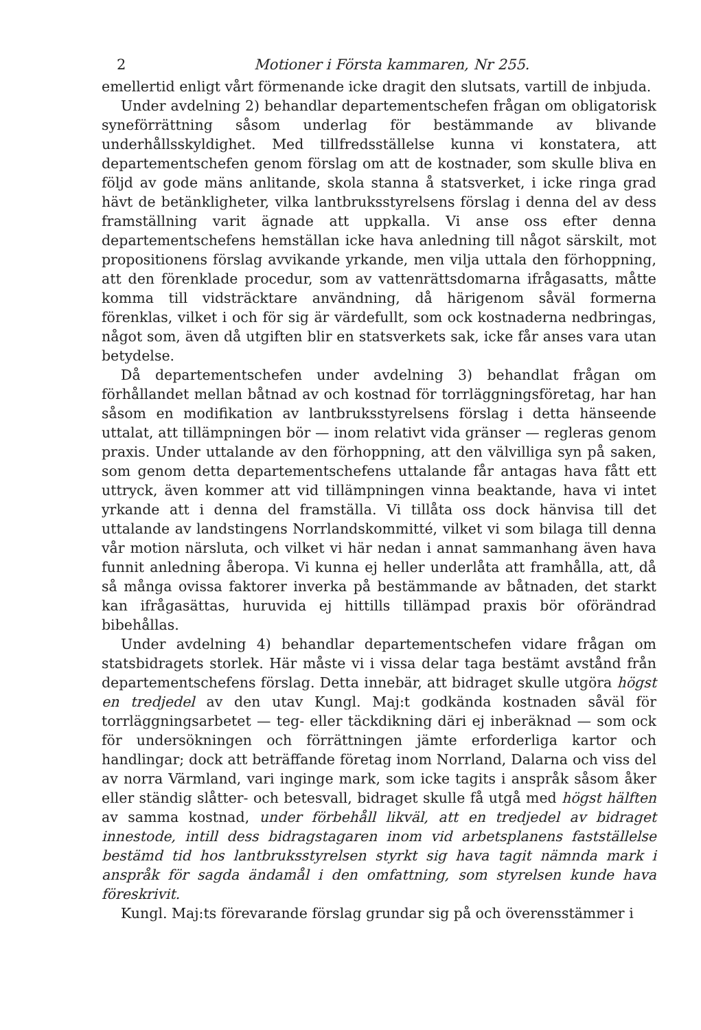2 Motioner i Första kammaren, Nr 255.
emellertid enligt vårt förmenande icke dragit den slutsats, vartill de inbjuda.
Under avdelning 2) behandlar departementschefen frågan om obligatorisk syneförrättning såsom underlag för bestämmande av blivande underhållsskyldighet. Med tillfredsställelse kunna vi konstatera, att departementschefen genom förslag om att de kostnader, som skulle bliva en följd av gode mäns anlitande, skola stanna å statsverket, i icke ringa grad hävt de betänkligheter, vilka lantbruksstyrelsens förslag i denna del av dess framställning varit ägnade att uppkalla. Vi anse oss efter denna departementschefens hemställan icke hava anledning till något särskilt, mot propositionens förslag avvikande yrkande, men vilja uttala den förhoppning, att den förenklade procedur, som av vattenrättsdomarna ifrågasatts, måtte komma till vidsträcktare användning, då härigenom såväl formerna förenklas, vilket i och för sig är värdefullt, som ock kostnaderna nedbringas, något som, även då utgiften blir en statsverkets sak, icke får anses vara utan betydelse.
Då departementschefen under avdelning 3) behandlat frågan om förhållandet mellan båtnad av och kostnad för torrläggningsföretag, har han såsom en modifikation av lantbruksstyrelsens förslag i detta hänseende uttalat, att tillämpningen bör — inom relativt vida gränser — regleras genom praxis. Under uttalande av den förhoppning, att den välvilliga syn på saken, som genom detta departementschefens uttalande får antagas hava fått ett uttryck, även kommer att vid tillämpningen vinna beaktande, hava vi intet yrkande att i denna del framställa. Vi tillåta oss dock hänvisa till det uttalande av landstingens Norrlandskommitté, vilket vi som bilaga till denna vår motion närsluta, och vilket vi här nedan i annat sammanhang även hava funnit anledning åberopa. Vi kunna ej heller underlåta att framhålla, att, då så många ovissa faktorer inverka på bestämmande av båtnaden, det starkt kan ifrågasättas, huruvida ej hittills tillämpad praxis bör oförändrad bibehållas.
Under avdelning 4) behandlar departementschefen vidare frågan om statsbidragets storlek. Här måste vi i vissa delar taga bestämt avstånd från departementschefens förslag. Detta innebär, att bidraget skulle utgöra högst en tredjedel av den utav Kungl. Maj:t godkända kostnaden såväl för torrläggningsarbetet — teg- eller täckdikning däri ej inberäknad — som ock för undersökningen och förrättningen jämte erforderliga kartor och handlingar; dock att beträffande företag inom Norrland, Dalarna och viss del av norra Värmland, vari inginge mark, som icke tagits i anspråk såsom åker eller ständig slåtter- och betesvall, bidraget skulle få utgå med högst hälften av samma kostnad, under förbehåll likväl, att en tredjedel av bidraget innestode, intill dess bidragstagaren inom vid arbetsplanens fastställelse bestämd tid hos lantbruksstyrelsen styrkt sig hava tagit nämnda mark i anspråk för sagda ändamål i den omfattning, som styrelsen kunde hava föreskrivit.
Kungl. Maj:ts förevarande förslag grundar sig på och överensstämmer i